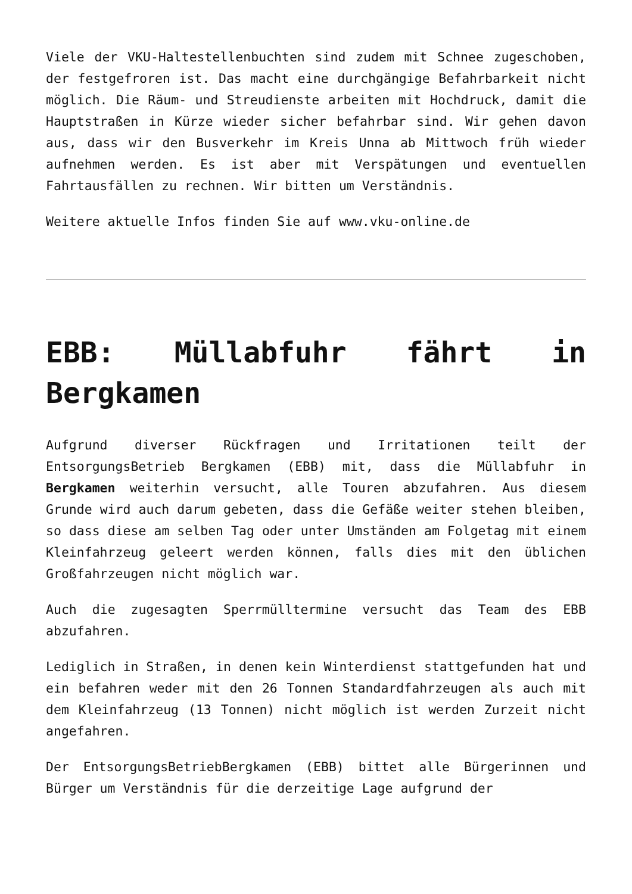Viele der VKU-Haltestellenbuchten sind zudem mit Schnee zugeschoben, der festgefroren ist. Das macht eine durchgängige Befahrbarkeit nicht möglich. Die Räum- und Streudienste arbeiten mit Hochdruck, damit die Hauptstraßen in Kürze wieder sicher befahrbar sind. Wir gehen davon aus, dass wir den Busverkehr im Kreis Unna ab Mittwoch früh wieder aufnehmen werden. Es ist aber mit Verspätungen und eventuellen Fahrtausfällen zu rechnen. Wir bitten um Verständnis.
Weitere aktuelle Infos finden Sie auf www.vku-online.de
EBB: Müllabfuhr fährt in Bergkamen
Aufgrund diverser Rückfragen und Irritationen teilt der EntsorgungsBetrieb Bergkamen (EBB) mit, dass die Müllabfuhr in Bergkamen weiterhin versucht, alle Touren abzufahren. Aus diesem Grunde wird auch darum gebeten, dass die Gefäße weiter stehen bleiben, so dass diese am selben Tag oder unter Umständen am Folgetag mit einem Kleinfahrzeug geleert werden können, falls dies mit den üblichen Großfahrzeugen nicht möglich war.
Auch die zugesagten Sperrmülltermine versucht das Team des EBB abzufahren.
Lediglich in Straßen, in denen kein Winterdienst stattgefunden hat und ein befahren weder mit den 26 Tonnen Standardfahrzeugen als auch mit dem Kleinfahrzeug (13 Tonnen) nicht möglich ist werden Zurzeit nicht angefahren.
Der EntsorgungsBetriebBergkamen (EBB) bittet alle Bürgerinnen und Bürger um Verständnis für die derzeitige Lage aufgrund der